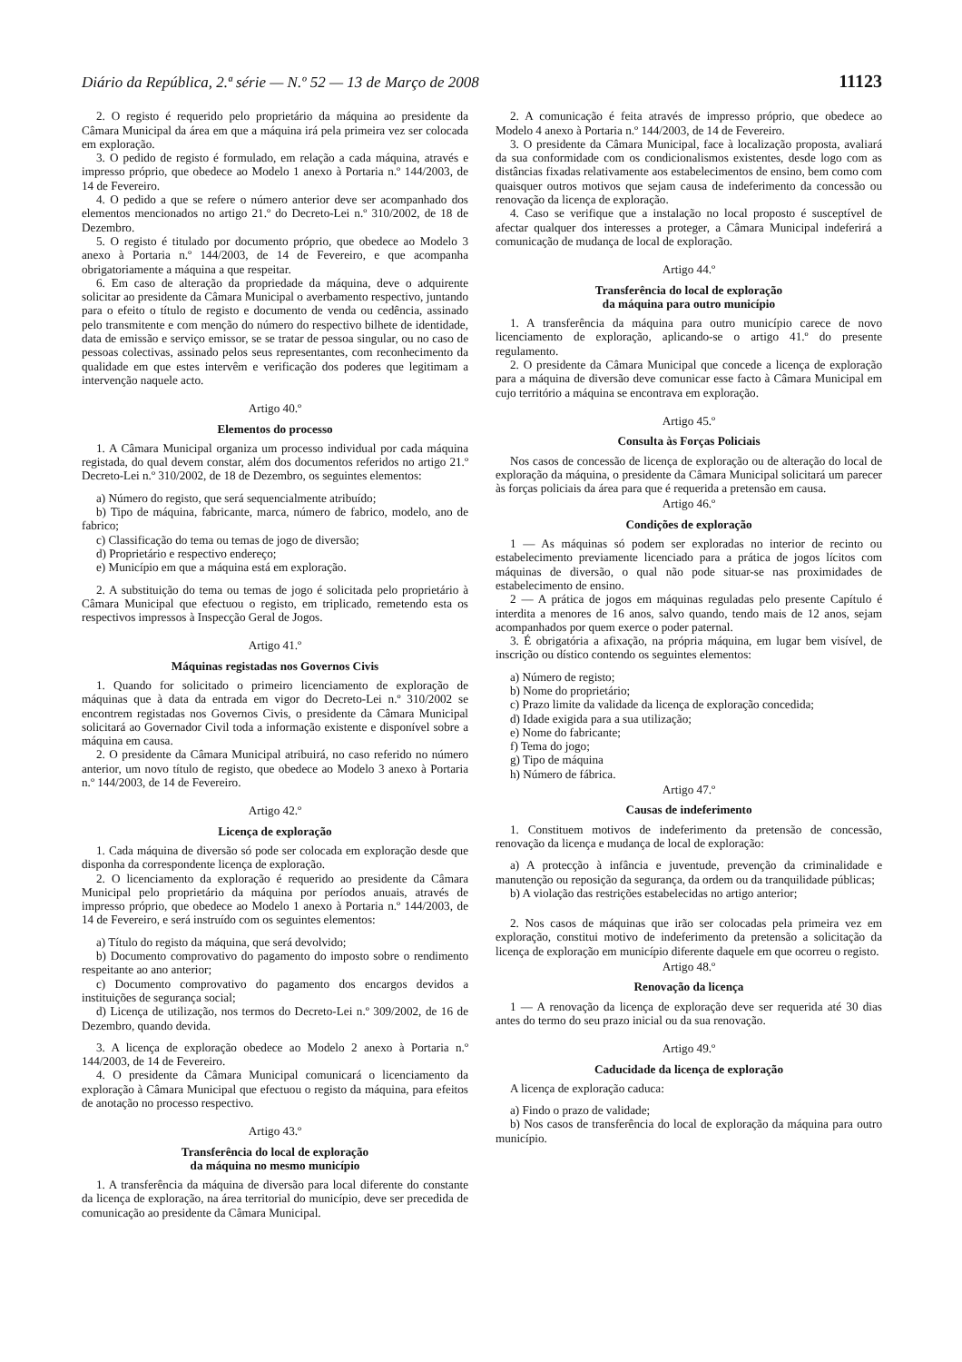Diário da República, 2.ª série — N.º 52 — 13 de Março de 2008 11123
2. O registo é requerido pelo proprietário da máquina ao presidente da Câmara Municipal da área em que a máquina irá pela primeira vez ser colocada em exploração.
3. O pedido de registo é formulado, em relação a cada máquina, através e impresso próprio, que obedece ao Modelo 1 anexo à Portaria n.º 144/2003, de 14 de Fevereiro.
4. O pedido a que se refere o número anterior deve ser acompanhado dos elementos mencionados no artigo 21.º do Decreto-Lei n.º 310/2002, de 18 de Dezembro.
5. O registo é titulado por documento próprio, que obedece ao Modelo 3 anexo à Portaria n.º 144/2003, de 14 de Fevereiro, e que acompanha obrigatoriamente a máquina a que respeitar.
6. Em caso de alteração da propriedade da máquina, deve o adquirente solicitar ao presidente da Câmara Municipal o averbamento respectivo, juntando para o efeito o título de registo e documento de venda ou cedência, assinado pelo transmitente e com menção do número do respectivo bilhete de identidade, data de emissão e serviço emissor, se se tratar de pessoa singular, ou no caso de pessoas colectivas, assinado pelos seus representantes, com reconhecimento da qualidade em que estes intervêm e verificação dos poderes que legitimam a intervenção naquele acto.
Artigo 40.º
Elementos do processo
1. A Câmara Municipal organiza um processo individual por cada máquina registada, do qual devem constar, além dos documentos referidos no artigo 21.º Decreto-Lei n.º 310/2002, de 18 de Dezembro, os seguintes elementos:
a) Número do registo, que será sequencialmente atribuído;
b) Tipo de máquina, fabricante, marca, número de fabrico, modelo, ano de fabrico;
c) Classificação do tema ou temas de jogo de diversão;
d) Proprietário e respectivo endereço;
e) Município em que a máquina está em exploração.
2. A substituição do tema ou temas de jogo é solicitada pelo proprietário à Câmara Municipal que efectuou o registo, em triplicado, remetendo esta os respectivos impressos à Inspecção Geral de Jogos.
Artigo 41.º
Máquinas registadas nos Governos Civis
1. Quando for solicitado o primeiro licenciamento de exploração de máquinas que à data da entrada em vigor do Decreto-Lei n.º 310/2002 se encontrem registadas nos Governos Civis, o presidente da Câmara Municipal solicitará ao Governador Civil toda a informação existente e disponível sobre a máquina em causa.
2. O presidente da Câmara Municipal atribuirá, no caso referido no número anterior, um novo título de registo, que obedece ao Modelo 3 anexo à Portaria n.º 144/2003, de 14 de Fevereiro.
Artigo 42.º
Licença de exploração
1. Cada máquina de diversão só pode ser colocada em exploração desde que disponha da correspondente licença de exploração.
2. O licenciamento da exploração é requerido ao presidente da Câmara Municipal pelo proprietário da máquina por períodos anuais, através de impresso próprio, que obedece ao Modelo 1 anexo à Portaria n.º 144/2003, de 14 de Fevereiro, e será instruído com os seguintes elementos:
a) Título do registo da máquina, que será devolvido;
b) Documento comprovativo do pagamento do imposto sobre o rendimento respeitante ao ano anterior;
c) Documento comprovativo do pagamento dos encargos devidos a instituições de segurança social;
d) Licença de utilização, nos termos do Decreto-Lei n.º 309/2002, de 16 de Dezembro, quando devida.
3. A licença de exploração obedece ao Modelo 2 anexo à Portaria n.º 144/2003, de 14 de Fevereiro.
4. O presidente da Câmara Municipal comunicará o licenciamento da exploração à Câmara Municipal que efectuou o registo da máquina, para efeitos de anotação no processo respectivo.
Artigo 43.º
Transferência do local de exploração
da máquina no mesmo município
1. A transferência da máquina de diversão para local diferente do constante da licença de exploração, na área territorial do município, deve ser precedida de comunicação ao presidente da Câmara Municipal.
2. A comunicação é feita através de impresso próprio, que obedece ao Modelo 4 anexo à Portaria n.º 144/2003, de 14 de Fevereiro.
3. O presidente da Câmara Municipal, face à localização proposta, avaliará da sua conformidade com os condicionalismos existentes, desde logo com as distâncias fixadas relativamente aos estabelecimentos de ensino, bem como com quaisquer outros motivos que sejam causa de indeferimento da concessão ou renovação da licença de exploração.
4. Caso se verifique que a instalação no local proposto é susceptível de afectar qualquer dos interesses a proteger, a Câmara Municipal indeferirá a comunicação de mudança de local de exploração.
Artigo 44.º
Transferência do local de exploração
da máquina para outro município
1. A transferência da máquina para outro município carece de novo licenciamento de exploração, aplicando-se o artigo 41.º do presente regulamento.
2. O presidente da Câmara Municipal que concede a licença de exploração para a máquina de diversão deve comunicar esse facto à Câmara Municipal em cujo território a máquina se encontrava em exploração.
Artigo 45.º
Consulta às Forças Policiais
Nos casos de concessão de licença de exploração ou de alteração do local de exploração da máquina, o presidente da Câmara Municipal solicitará um parecer às forças policiais da área para que é requerida a pretensão em causa.
Artigo 46.º
Condições de exploração
1 — As máquinas só podem ser exploradas no interior de recinto ou estabelecimento previamente licenciado para a prática de jogos lícitos com máquinas de diversão, o qual não pode situar-se nas proximidades de estabelecimento de ensino.
2 — A prática de jogos em máquinas reguladas pelo presente Capítulo é interdita a menores de 16 anos, salvo quando, tendo mais de 12 anos, sejam acompanhados por quem exerce o poder paternal.
3. É obrigatória a afixação, na própria máquina, em lugar bem visível, de inscrição ou dístico contendo os seguintes elementos:
a) Número de registo;
b) Nome do proprietário;
c) Prazo limite da validade da licença de exploração concedida;
d) Idade exigida para a sua utilização;
e) Nome do fabricante;
f) Tema do jogo;
g) Tipo de máquina
h) Número de fábrica.
Artigo 47.º
Causas de indeferimento
1. Constituem motivos de indeferimento da pretensão de concessão, renovação da licença e mudança de local de exploração:
a) A protecção à infância e juventude, prevenção da criminalidade e manutenção ou reposição da segurança, da ordem ou da tranquilidade públicas;
b) A violação das restrições estabelecidas no artigo anterior;
2. Nos casos de máquinas que irão ser colocadas pela primeira vez em exploração, constitui motivo de indeferimento da pretensão a solicitação da licença de exploração em município diferente daquele em que ocorreu o registo.
Artigo 48.º
Renovação da licença
1 — A renovação da licença de exploração deve ser requerida até 30 dias antes do termo do seu prazo inicial ou da sua renovação.
Artigo 49.º
Caducidade da licença de exploração
A licença de exploração caduca:
a) Findo o prazo de validade;
b) Nos casos de transferência do local de exploração da máquina para outro município.